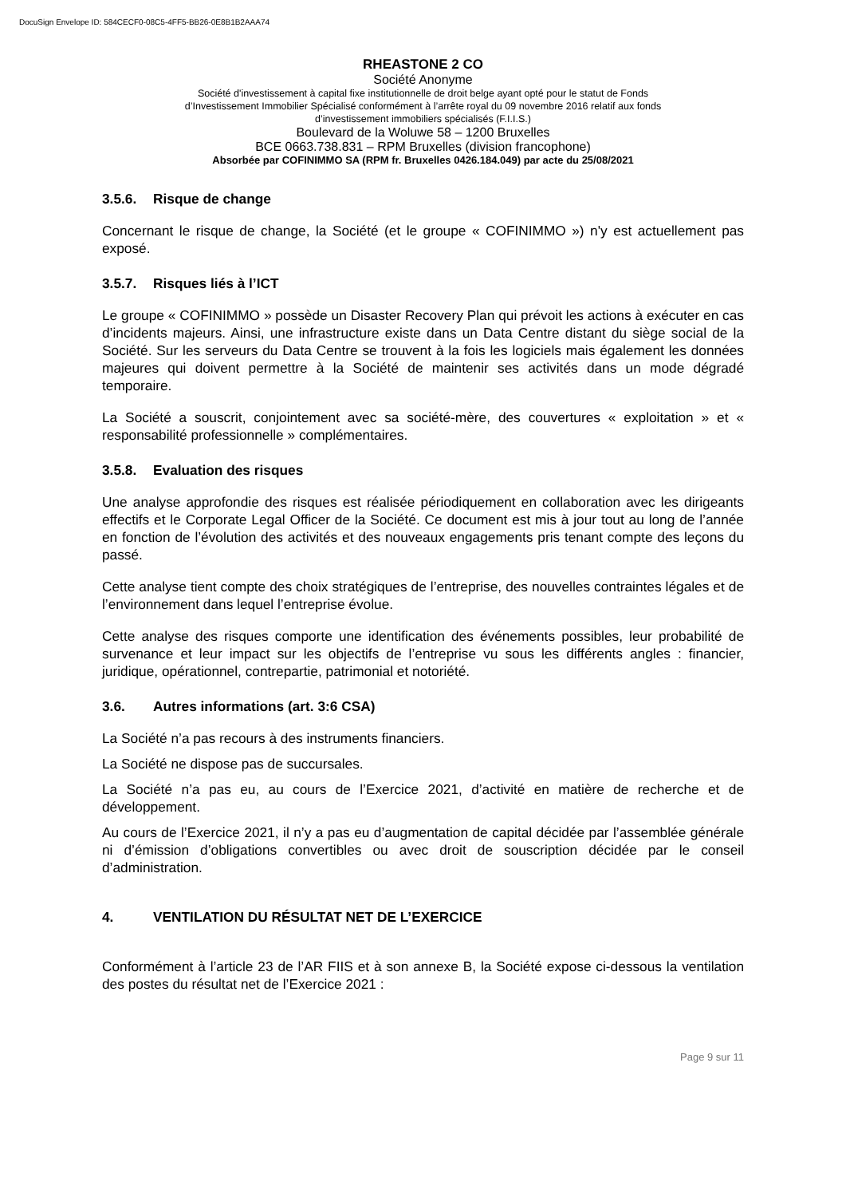DocuSign Envelope ID: 584CECF0-08C5-4FF5-BB26-0E8B1B2AAA74
RHEASTONE 2 CO
Société Anonyme
Société d'investissement à capital fixe institutionnelle de droit belge ayant opté pour le statut de Fonds
d’Investissement Immobilier Spécialisé conformément à l’arrête royal du 09 novembre 2016 relatif aux fonds
d’investissement immobiliers spécialisés (F.I.I.S.)
Boulevard de la Woluwe 58 – 1200 Bruxelles
BCE 0663.738.831 – RPM Bruxelles (division francophone)
Absorbée par COFINIMMO SA (RPM fr. Bruxelles 0426.184.049) par acte du 25/08/2021
3.5.6. Risque de change
Concernant le risque de change, la Société (et le groupe « COFINIMMO ») n'y est actuellement pas exposé.
3.5.7. Risques liés à l’ICT
Le groupe « COFINIMMO » possède un Disaster Recovery Plan qui prévoit les actions à exécuter en cas d’incidents majeurs. Ainsi, une infrastructure existe dans un Data Centre distant du siège social de la Société. Sur les serveurs du Data Centre se trouvent à la fois les logiciels mais également les données majeures qui doivent permettre à la Société de maintenir ses activités dans un mode dégradé temporaire.
La Société a souscrit, conjointement avec sa société-mère, des couvertures « exploitation » et « responsabilité professionnelle » complémentaires.
3.5.8. Evaluation des risques
Une analyse approfondie des risques est réalisée périodiquement en collaboration avec les dirigeants effectifs et le Corporate Legal Officer de la Société. Ce document est mis à jour tout au long de l’année en fonction de l’évolution des activités et des nouveaux engagements pris tenant compte des leçons du passé.
Cette analyse tient compte des choix stratégiques de l’entreprise, des nouvelles contraintes légales et de l’environnement dans lequel l’entreprise évolue.
Cette analyse des risques comporte une identification des événements possibles, leur probabilité de survenance et leur impact sur les objectifs de l’entreprise vu sous les différents angles : financier, juridique, opérationnel, contrepartie, patrimonial et notoriété.
3.6. Autres informations (art. 3:6 CSA)
La Société n’a pas recours à des instruments financiers.
La Société ne dispose pas de succursales.
La Société n’a pas eu, au cours de l’Exercice 2021, d’activité en matière de recherche et de développement.
Au cours de l’Exercice 2021, il n’y a pas eu d’augmentation de capital décidée par l’assemblée générale ni d’émission d’obligations convertibles ou avec droit de souscription décidée par le conseil d’administration.
4. VENTILATION DU RÉSULTAT NET DE L’EXERCICE
Conformément à l’article 23 de l’AR FIIS et à son annexe B, la Société expose ci-dessous la ventilation des postes du résultat net de l’Exercice 2021 :
Page 9 sur 11